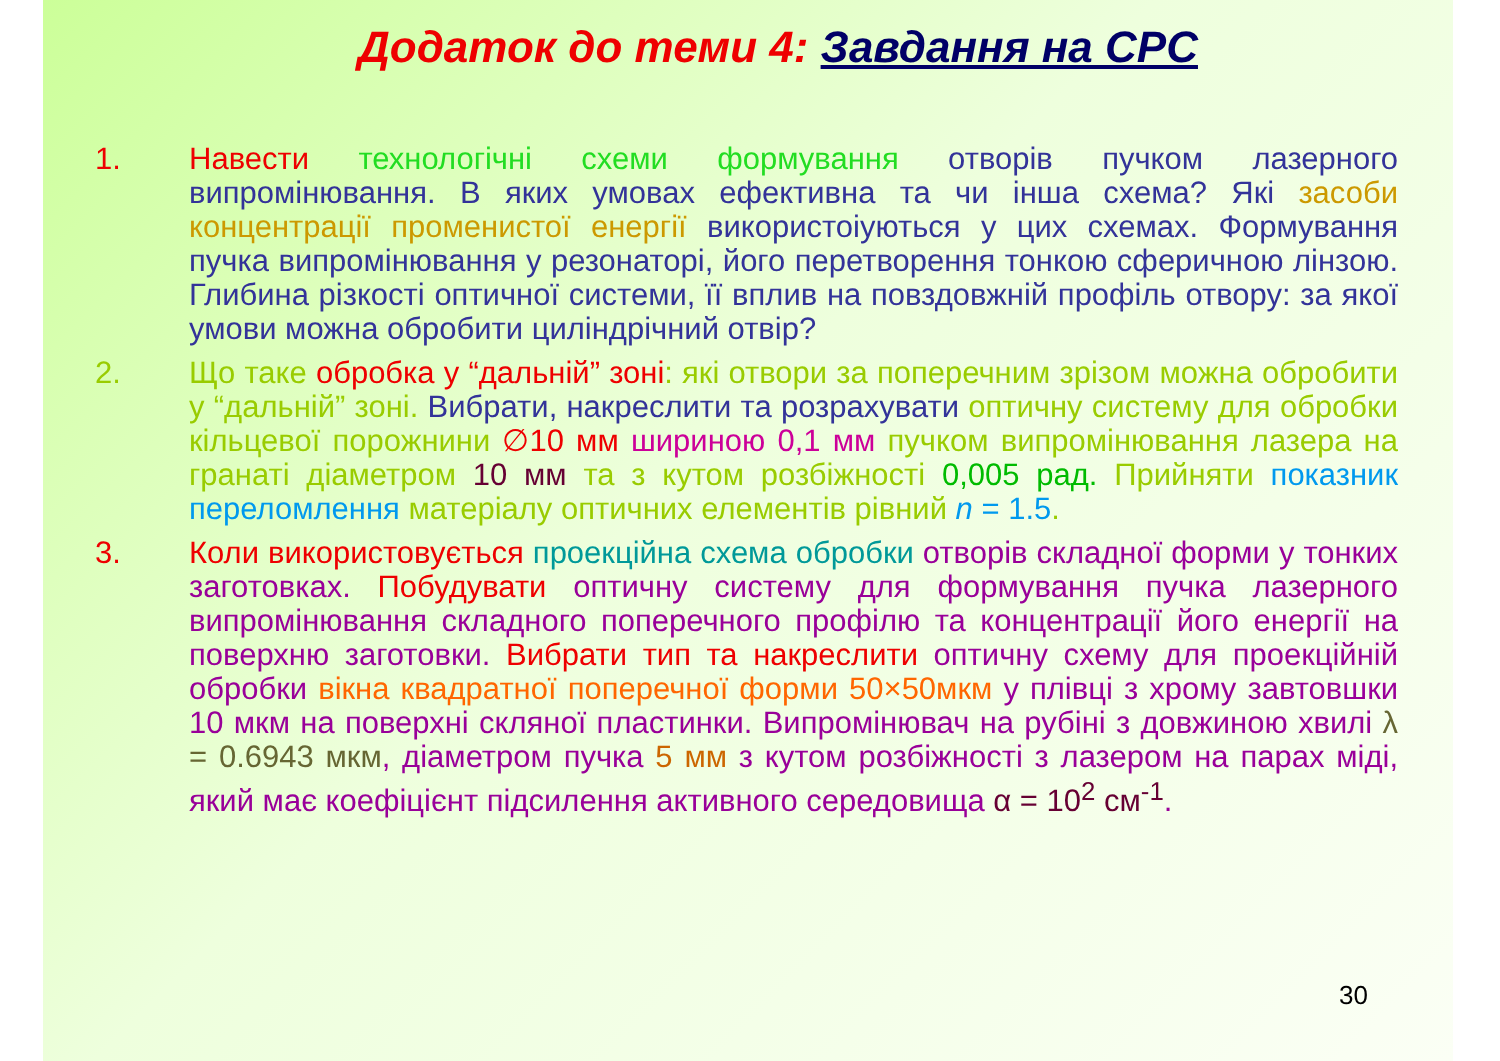Додаток до теми 4: Завдання на СРС
1. Навести технологічні схеми формування отворів пучком лазерного випромінювання. В яких умовах ефективна та чи інша схема? Які засоби концентрації променистої енергії використоіуються у цих схемах. Формування пучка випромінювання у резонаторі, його перетворення тонкою сферичною лінзою. Глибина різкості оптичної системи, її вплив на повздовжній профіль отвору: за якої умови можна обробити циліндрічний отвір?
2. Що таке обробка у “дальній” зоні: які отвори за поперечним зрізом можна обробити у “дальній” зоні. Вибрати, накреслити та розрахувати оптичну систему для обробки кільцевої порожнини ∅10 мм шириною 0,1 мм пучком випромінювання лазера на гранаті діаметром 10 мм та з кутом розбіжності 0,005 рад. Прийняти показник переломлення матеріалу оптичних елементів рівний n = 1.5.
3. Коли використовується проекційна схема обробки отворів складної форми у тонких заготовках. Побудувати оптичну систему для формування пучка лазерного випромінювання складного поперечного профілю та концентрації його енергії на поверхню заготовки. Вибрати тип та накреслити оптичну схему для проекційній обробки вікна квадратної поперечної форми 50×50мкм у плівці з хрому завтовшки 10 мкм на поверхні скляної пластинки. Випромінювач на рубіні з довжиною хвилі λ = 0.6943 мкм, діаметром пучка 5 мм з кутом розбіжності з лазером на парах міді, який має коефіцієнт підсилення активного середовища α = 10<sup>2</sup> см<sup>-1</sup>.
30